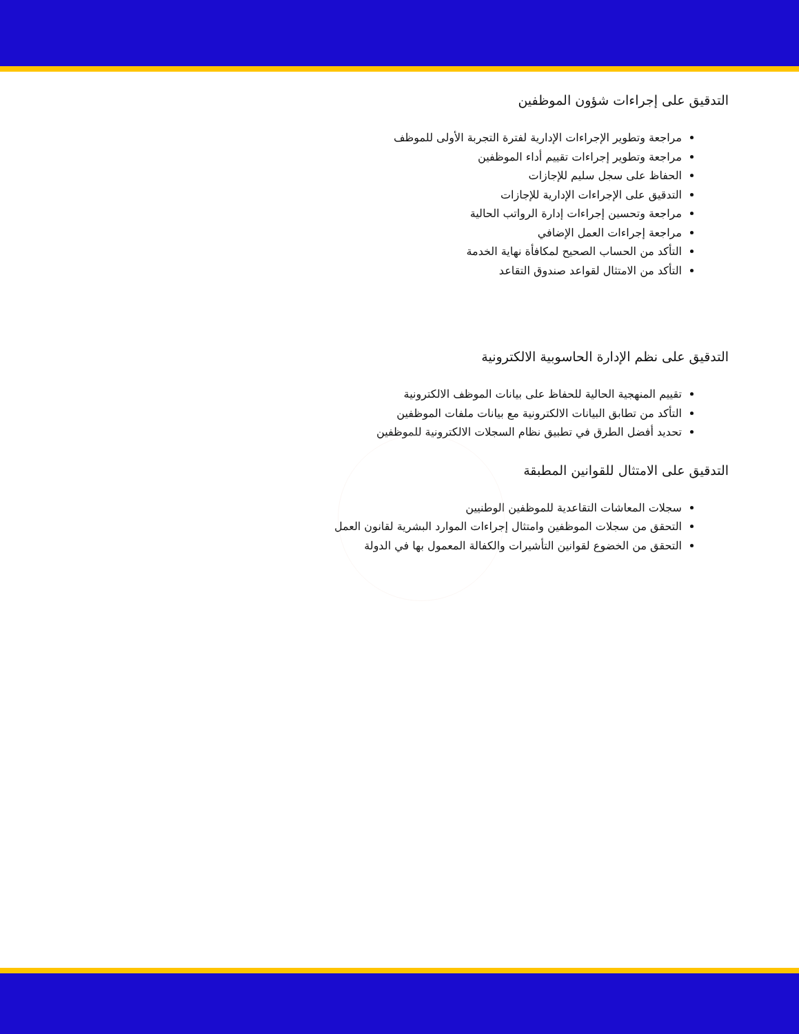التدقيق على إجراءات شؤون الموظفين
مراجعة وتطوير الإجراءات الإدارية لفترة التجربة الأولى للموظف
مراجعة وتطوير إجراءات تقييم أداء الموظفين
الحفاظ على سجل سليم للإجازات
التدقيق على الإجراءات الإدارية للإجازات
مراجعة وتحسين إجراءات إدارة الرواتب الحالية
مراجعة إجراءات العمل الإضافي
التأكد من الحساب الصحيح لمكافأة نهاية الخدمة
التأكد من الامتثال لقواعد صندوق التقاعد
التدقيق على نظم الإدارة الحاسوبية الالكترونية
تقييم المنهجية الحالية للحفاظ على بيانات الموظف الالكترونية
التأكد من تطابق البيانات الالكترونية مع بيانات ملفات الموظفين
تحديد أفضل الطرق في تطبيق نظام السجلات الالكترونية للموظفين
التدقيق على الامتثال للقوانين المطبقة
سجلات المعاشات التقاعدية للموظفين الوطنيين
التحقق من سجلات الموظفين وامتثال إجراءات الموارد البشرية لقانون العمل
التحقق من الخضوع لقوانين التأشيرات والكفالة المعمول بها في الدولة